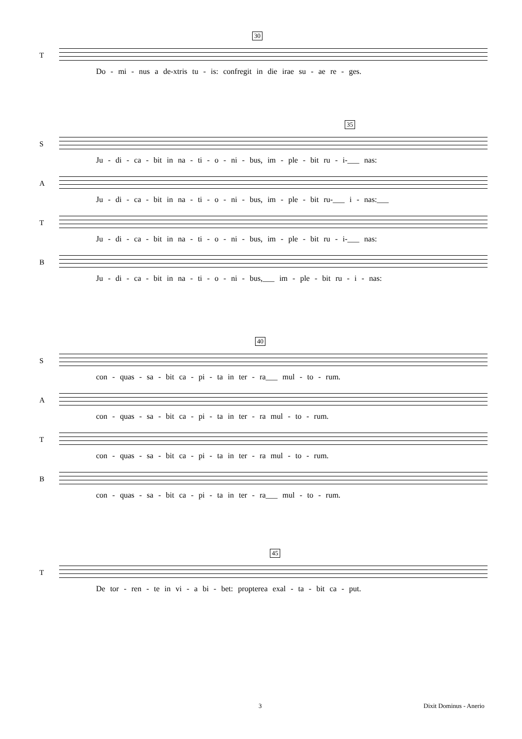30
T
Do - mi - nus a de-xtris tu - is: confregit in die irae su - ae re - ges.
35
S
Ju - di - ca - bit in na - ti - o - ni - bus, im - ple - bit ru - i-___ nas:
A
Ju - di - ca - bit in na - ti - o - ni - bus, im - ple - bit ru-___ i - nas:___
T
Ju - di - ca - bit in na - ti - o - ni - bus, im - ple - bit ru - i-___ nas:
B
Ju - di - ca - bit in na - ti - o - ni - bus,___ im - ple - bit ru - i - nas:
40
S
con - quas - sa - bit ca - pi - ta in ter - ra___ mul - to - rum.
A
con - quas - sa - bit ca - pi - ta in ter - ra mul - to - rum.
T
con - quas - sa - bit ca - pi - ta in ter - ra mul - to - rum.
B
con - quas - sa - bit ca - pi - ta in ter - ra___ mul - to - rum.
45
T
De tor - ren - te in vi - a bi - bet: propterea exal - ta - bit ca - put.
3 Dixit Dominus - Anerio